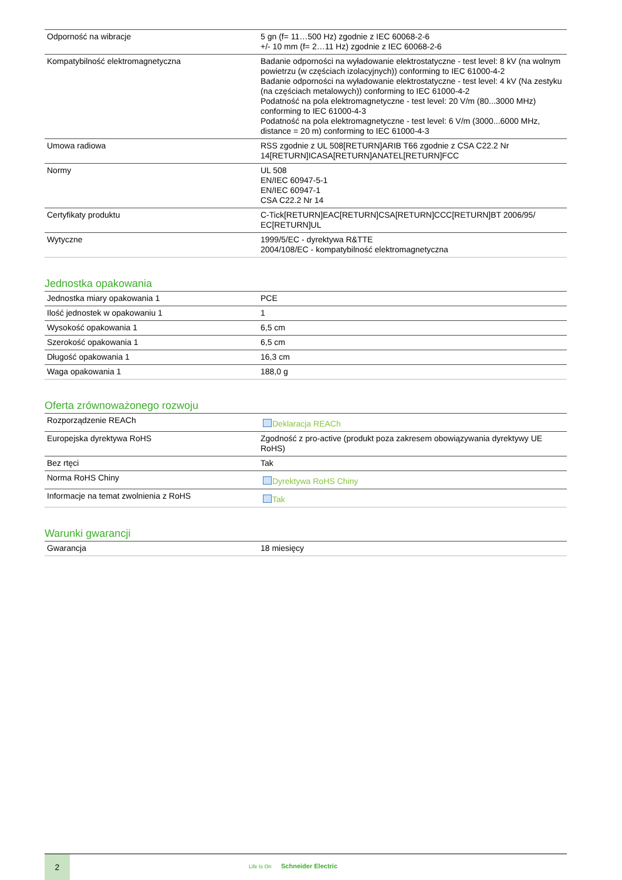| Odporność na wibracje | 5 gn (f= 11…500 Hz) zgodnie z IEC 60068-2-6 +/- 10 mm (f= 2…11 Hz) zgodnie z IEC 60068-2-6 |
| Kompatybilność elektromagnetyczna | Badanie odporności na wyładowanie elektrostatyczne - test level: 8 kV (na wolnym powietrzu (w częściach izolacyjnych)) conforming to IEC 61000-4-2 Badanie odporności na wyładowanie elektrostatyczne - test level: 4 kV (Na zestyku (na częściach metalowych)) conforming to IEC 61000-4-2 Podatność na pola elektromagnetyczne - test level: 20 V/m (80...3000 MHz) conforming to IEC 61000-4-3 Podatność na pola elektromagnetyczne - test level: 6 V/m (3000...6000 MHz, distance = 20 m) conforming to IEC 61000-4-3 |
| Umowa radiowa | RSS zgodnie z UL 508[RETURN]ARIB T66 zgodnie z CSA C22.2 Nr 14[RETURN]ICASA[RETURN]ANATEL[RETURN]FCC |
| Normy | UL 508 EN/IEC 60947-5-1 EN/IEC 60947-1 CSA C22.2 Nr 14 |
| Certyfikaty produktu | C-Tick[RETURN]EAC[RETURN]CSA[RETURN]CCC[RETURN]BT 2006/95/ EC[RETURN]UL |
| Wytyczne | 1999/5/EC - dyrektywa R&TTE 2004/108/EC - kompatybilność elektromagnetyczna |
Jednostka opakowania
| Jednostka miary opakowania 1 | PCE |
| Ilość jednostek w opakowaniu 1 | 1 |
| Wysokość opakowania 1 | 6,5 cm |
| Szerokość opakowania 1 | 6,5 cm |
| Długość opakowania 1 | 16,3 cm |
| Waga opakowania 1 | 188,0 g |
Oferta zrównoważonego rozwoju
| Rozporządzenie REACh | Deklaracja REACh |
| Europejska dyrektywa RoHS | Zgodność z pro-active (produkt poza zakresem obowiązywania dyrektywy UE RoHS) |
| Bez rtęci | Tak |
| Norma RoHS Chiny | Dyrektywa RoHS Chiny |
| Informacje na temat zwolnienia z RoHS | Tak |
Warunki gwarancji
| Gwarancja | 18 miesięcy |
2
Life Is On Schneider Electric